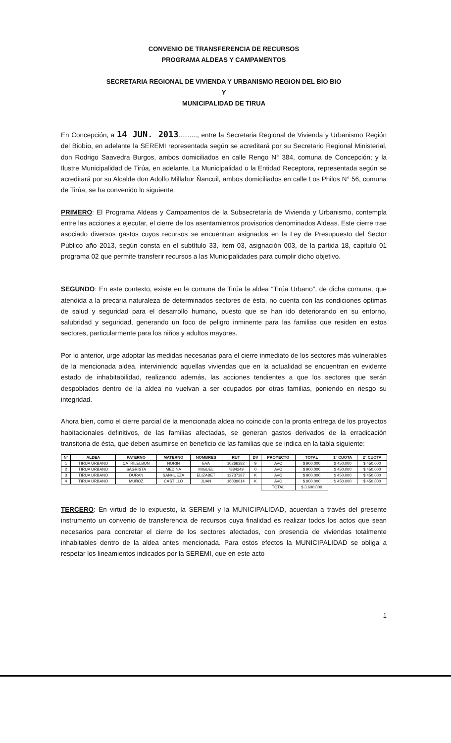CONVENIO DE TRANSFERENCIA DE RECURSOS
PROGRAMA ALDEAS Y CAMPAMENTOS
SECRETARIA REGIONAL DE VIVIENDA Y URBANISMO REGION DEL BIO BIO
Y
MUNICIPALIDAD DE TIRUA
En Concepción, a 14 JUN. 2013.........., entre la Secretaria Regional de Vivienda y Urbanismo Región del Biobío, en adelante la SEREMI representada según se acreditará por su Secretario Regional Ministerial, don Rodrigo Saavedra Burgos, ambos domiciliados en calle Rengo N° 384, comuna de Concepción; y la Ilustre Municipalidad de Tirúa, en adelante, La Municipalidad o la Entidad Receptora, representada según se acreditará por su Alcalde don Adolfo Millabur Ñancuil, ambos domiciliados en calle Los Philos N° 56, comuna de Tirúa, se ha convenido lo siguiente:
PRIMERO: El Programa Aldeas y Campamentos de la Subsecretaría de Vivienda y Urbanismo, contempla entre las acciones a ejecutar, el cierre de los asentamientos provisorios denominados Aldeas. Este cierre trae asociado diversos gastos cuyos recursos se encuentran asignados en la Ley de Presupuesto del Sector Público año 2013, según consta en el subtítulo 33, ítem 03, asignación 003, de la partida 18, capitulo 01 programa 02 que permite transferir recursos a las Municipalidades para cumplir dicho objetivo.
SEGUNDO: En este contexto, existe en la comuna de Tirúa la aldea “Tirúa Urbano”, de dicha comuna, que atendida a la precaria naturaleza de determinados sectores de ésta, no cuenta con las condiciones óptimas de salud y seguridad para el desarrollo humano, puesto que se han ido deteriorando en su entorno, salubridad y seguridad, generando un foco de peligro inminente para las familias que residen en estos sectores, particularmente para los niños y adultos mayores.
Por lo anterior, urge adoptar las medidas necesarias para el cierre inmediato de los sectores más vulnerables de la mencionada aldea, interviniendo aquellas viviendas que en la actualidad se encuentran en evidente estado de inhabitabilidad, realizando además, las acciones tendientes a que los sectores que serán despoblados dentro de la aldea no vuelvan a ser ocupados por otras familias, poniendo en riesgo su integridad.
Ahora bien, como el cierre parcial de la mencionada aldea no coincide con la pronta entrega de los proyectos habitacionales definitivos, de las familias afectadas, se generan gastos derivados de la erradicación transitoria de ésta, que deben asumirse en beneficio de las familias que se indica en la tabla siguiente:
| N° | ALDEA | PATERNO | MATERNO | NOMBRES | RUT | DV | PROYECTO | TOTAL | 1° CUOTA | 2° CUOTA |
| --- | --- | --- | --- | --- | --- | --- | --- | --- | --- | --- |
| 1 | TIRUA URBANO | CATRILELBUN | NORIN | EVA | 10266382 | 9 | AVC | $ 900.000 | $ 450.000 | $ 450.000 |
| 2 | TIRUA URBANO | SAGRISTA | MEDINA | MIGUEL | 7884249 | 0 | AVC | $ 900.000 | $ 450.000 | $ 450.000 |
| 3 | TIRUA URBANO | DURAN | SANHUEZA | ELIZABET | 12737287 | K | AVC | $ 900.000 | $ 450.000 | $ 450.000 |
| 4 | TIRUA URBANO | MUÑOZ | CASTILLO | JUAN | 16039014 | K | AVC | $ 900.000 | $ 450.000 | $ 450.000 |
| | | | | | | | TOTAL | $ 3.600.000 | | |
TERCERO: En virtud de lo expuesto, la SEREMI y la MUNICIPALIDAD, acuerdan a través del presente instrumento un convenio de transferencia de recursos cuya finalidad es realizar todos los actos que sean necesarios para concretar el cierre de los sectores afectados, con presencia de viviendas totalmente inhabitables dentro de la aldea antes mencionada. Para estos efectos la MUNICIPALIDAD se obliga a respetar los lineamientos indicados por la SEREMI, que en este acto
1